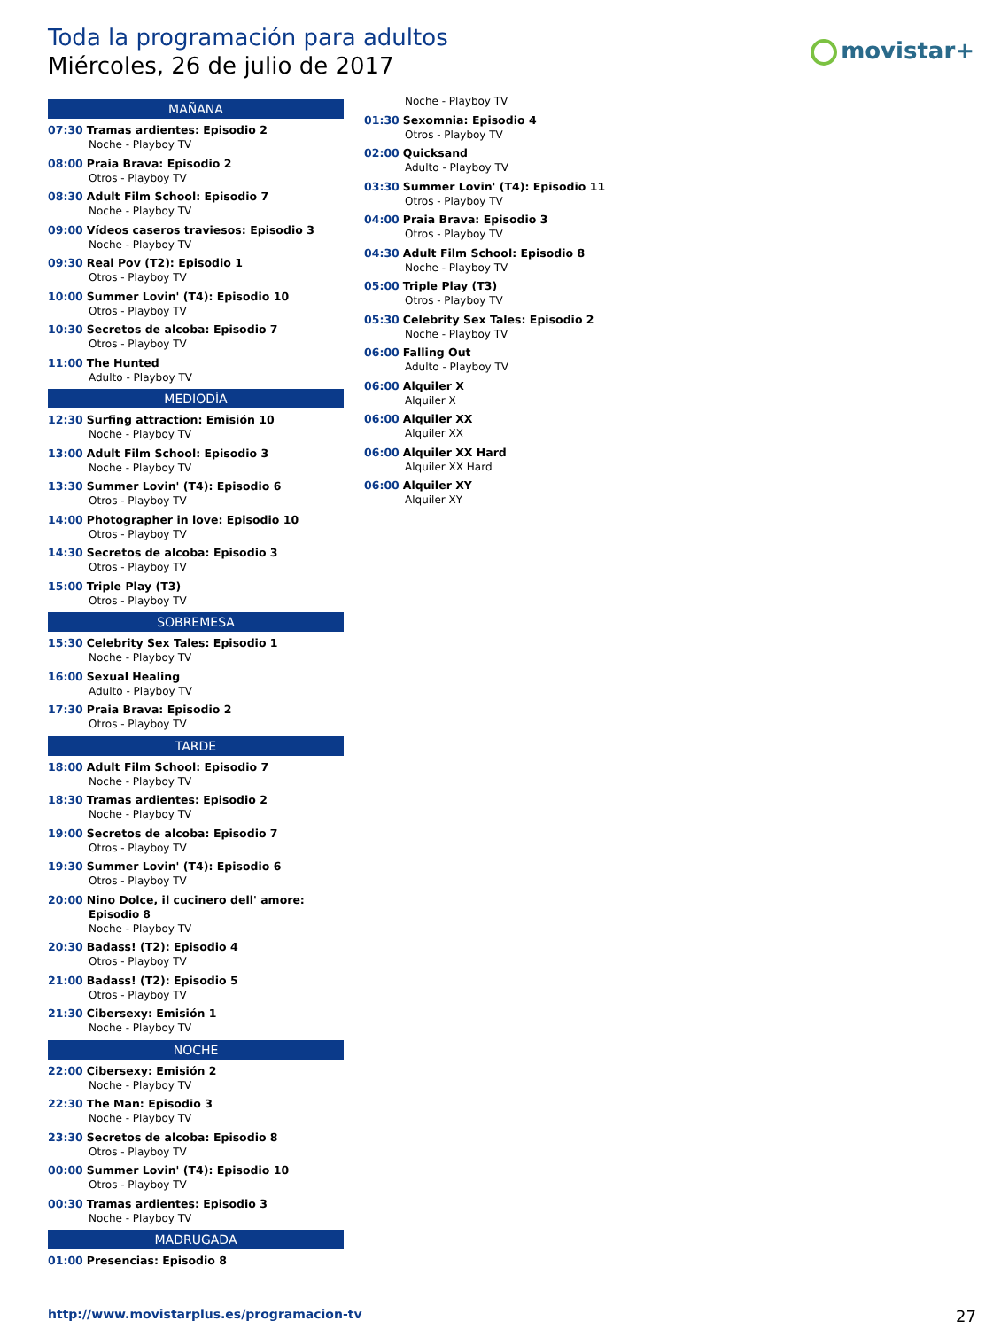Toda la programación para adultos
Miércoles, 26 de julio de 2017
movistar+
MAÑANA
07:30 Tramas ardientes: Episodio 2
Noche - Playboy TV
08:00 Praia Brava: Episodio 2
Otros - Playboy TV
08:30 Adult Film School: Episodio 7
Noche - Playboy TV
09:00 Vídeos caseros traviesos: Episodio 3
Noche - Playboy TV
09:30 Real Pov (T2): Episodio 1
Otros - Playboy TV
10:00 Summer Lovin' (T4): Episodio 10
Otros - Playboy TV
10:30 Secretos de alcoba: Episodio 7
Otros - Playboy TV
11:00 The Hunted
Adulto - Playboy TV
MEDIODÍA
12:30 Surfing attraction: Emisión 10
Noche - Playboy TV
13:00 Adult Film School: Episodio 3
Noche - Playboy TV
13:30 Summer Lovin' (T4): Episodio 6
Otros - Playboy TV
14:00 Photographer in love: Episodio 10
Otros - Playboy TV
14:30 Secretos de alcoba: Episodio 3
Otros - Playboy TV
15:00 Triple Play (T3)
Otros - Playboy TV
SOBREMESA
15:30 Celebrity Sex Tales: Episodio 1
Noche - Playboy TV
16:00 Sexual Healing
Adulto - Playboy TV
17:30 Praia Brava: Episodio 2
Otros - Playboy TV
TARDE
18:00 Adult Film School: Episodio 7
Noche - Playboy TV
18:30 Tramas ardientes: Episodio 2
Noche - Playboy TV
19:00 Secretos de alcoba: Episodio 7
Otros - Playboy TV
19:30 Summer Lovin' (T4): Episodio 6
Otros - Playboy TV
20:00 Nino Dolce, il cucinero dell' amore:
Episodio 8
Noche - Playboy TV
20:30 Badass! (T2): Episodio 4
Otros - Playboy TV
21:00 Badass! (T2): Episodio 5
Otros - Playboy TV
21:30 Cibersexy: Emisión 1
Noche - Playboy TV
NOCHE
22:00 Cibersexy: Emisión 2
Noche - Playboy TV
22:30 The Man: Episodio 3
Noche - Playboy TV
23:30 Secretos de alcoba: Episodio 8
Otros - Playboy TV
00:00 Summer Lovin' (T4): Episodio 10
Otros - Playboy TV
00:30 Tramas ardientes: Episodio 3
Noche - Playboy TV
MADRUGADA
01:00 Presencias: Episodio 8
Noche - Playboy TV
01:30 Sexomnia: Episodio 4
Otros - Playboy TV
02:00 Quicksand
Adulto - Playboy TV
03:30 Summer Lovin' (T4): Episodio 11
Otros - Playboy TV
04:00 Praia Brava: Episodio 3
Otros - Playboy TV
04:30 Adult Film School: Episodio 8
Noche - Playboy TV
05:00 Triple Play (T3)
Otros - Playboy TV
05:30 Celebrity Sex Tales: Episodio 2
Noche - Playboy TV
06:00 Falling Out
Adulto - Playboy TV
06:00 Alquiler X
Alquiler X
06:00 Alquiler XX
Alquiler XX
06:00 Alquiler XX Hard
Alquiler XX Hard
06:00 Alquiler XY
Alquiler XY
http://www.movistarplus.es/programacion-tv
27